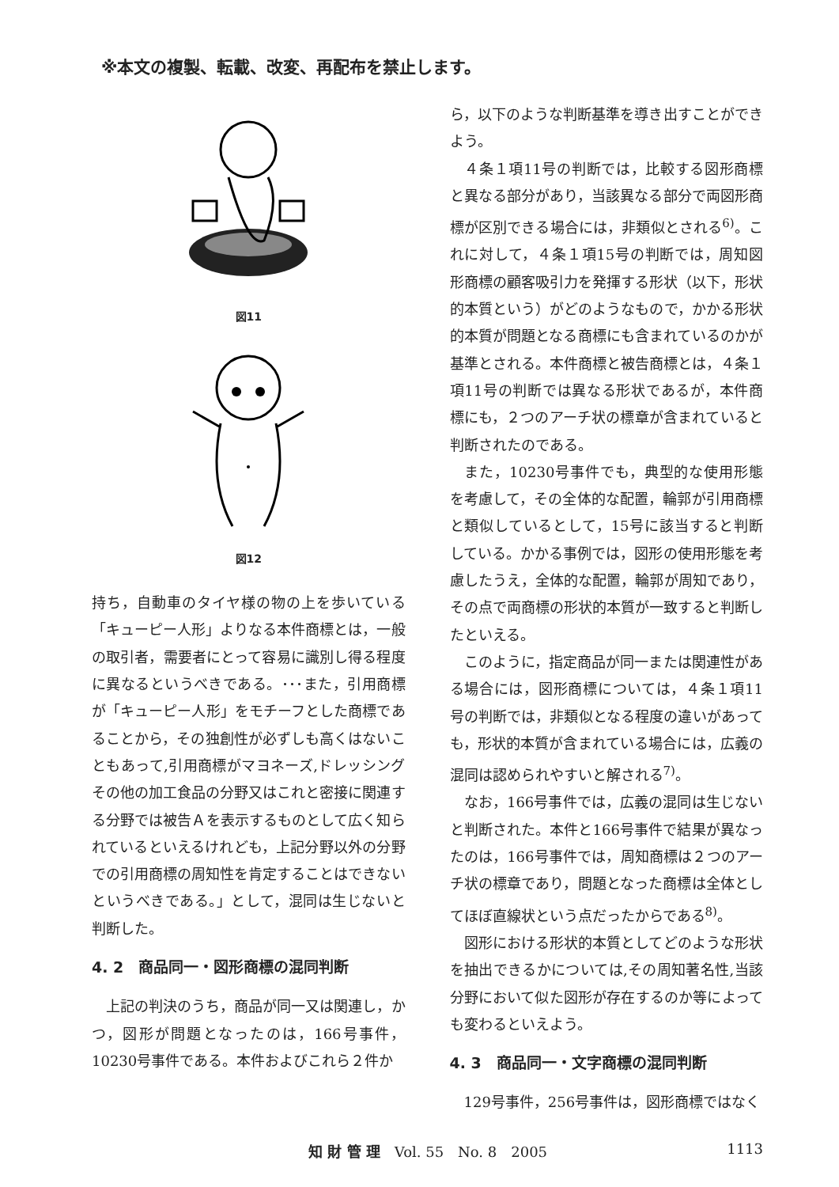※本文の複製、転載、改変、再配布を禁止します。
図11
図12
持ち，自動車のタイヤ様の物の上を歩いている「キューピー人形」よりなる本件商標とは，一般の取引者，需要者にとって容易に識別し得る程度に異なるというべきである。･･･また，引用商標が「キューピー人形」をモチーフとした商標であることから，その独創性が必ずしも高くはないこともあって,引用商標がマヨネーズ,ドレッシングその他の加工食品の分野又はこれと密接に関連する分野では被告Ａを表示するものとして広く知られているといえるけれども，上記分野以外の分野での引用商標の周知性を肯定することはできないというべきである。」として，混同は生じないと判断した。
4. 2　商品同一・図形商標の混同判断
　上記の判決のうち，商品が同一又は関連し，かつ，図形が問題となったのは，166号事件，10230号事件である。本件およびこれら２件か
ら，以下のような判断基準を導き出すことができよう。
　４条１項11号の判断では，比較する図形商標と異なる部分があり，当該異なる部分で両図形商標が区別できる場合には，非類似とされる<sup>6)</sup>。これに対して，４条１項15号の判断では，周知図形商標の顧客吸引力を発揮する形状（以下，形状的本質という）がどのようなもので，かかる形状的本質が問題となる商標にも含まれているのかが基準とされる。本件商標と被告商標とは，４条１項11号の判断では異なる形状であるが，本件商標にも，２つのアーチ状の標章が含まれていると判断されたのである。
　また，10230号事件でも，典型的な使用形態を考慮して，その全体的な配置，輪郭が引用商標と類似しているとして，15号に該当すると判断している。かかる事例では，図形の使用形態を考慮したうえ，全体的な配置，輪郭が周知であり，その点で両商標の形状的本質が一致すると判断したといえる。
　このように，指定商品が同一または関連性がある場合には，図形商標については，４条１項11号の判断では，非類似となる程度の違いがあっても，形状的本質が含まれている場合には，広義の混同は認められやすいと解される<sup>7)</sup>。
　なお，166号事件では，広義の混同は生じないと判断された。本件と166号事件で結果が異なったのは，166号事件では，周知商標は２つのアーチ状の標章であり，問題となった商標は全体としてほぼ直線状という点だったからである<sup>8)</sup>。
　図形における形状的本質としてどのような形状を抽出できるかについては,その周知著名性,当該分野において似た図形が存在するのか等によっても変わるといえよう。
4. 3　商品同一・文字商標の混同判断
　129号事件，256号事件は，図形商標ではなく
知 財 管 理　Vol. 55　No. 8　2005 1113